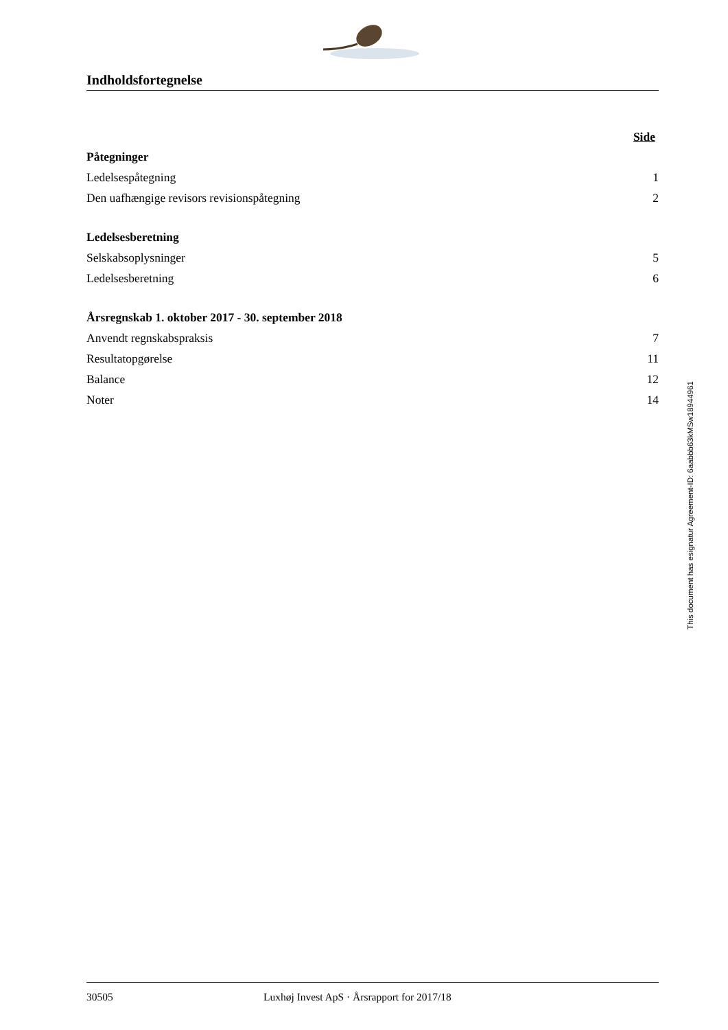Indholdsfortegnelse
Side
Påtegninger
Ledelsespåtegning 1
Den uafhængige revisors revisionspåtegning 2
Ledelsesberetning
Selskabsoplysninger 5
Ledelsesberetning 6
Årsregnskab 1. oktober 2017 - 30. september 2018
Anvendt regnskabspraksis 7
Resultatopgørelse 11
Balance 12
Noter 14
This document has esignatur Agreement-ID: 6aabbb63kMSw18944961
30505 Luxhøj Invest ApS · Årsrapport for 2017/18